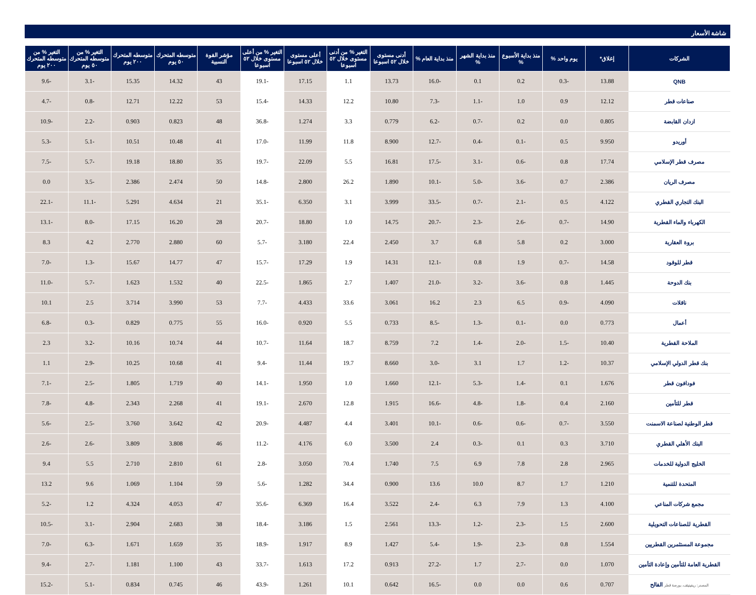شاشة الأسعار
| الشركات | إغلاق* | يوم واحد % | منذ بداية الأسبوع % | منذ بداية الشهر % | منذ بداية العام % | أدنى مستوى خلال ٥٢ اسبوعا | التغير % من أدنى مستوى خلال ٥٢ اسبوعا | أعلى مستوى خلال ٥٢ اسبوعا | التغير % من أعلى مستوى خلال ٥٢ اسبوعا | مؤشر القوة النسبية | متوسطه المتحرك ٥٠ يوم | متوسطه المتحرك ٢٠٠ يوم | التغير % من متوسطه المتحرك ٥٠ يوم | التغير % من متوسطه المتحرك ٢٠٠ يوم |
| --- | --- | --- | --- | --- | --- | --- | --- | --- | --- | --- | --- | --- | --- | --- |
| QNB | 13.88 | -0.3 | 0.2 | 0.1 | -16.0 | 13.73 | 1.1 | 17.15 | -19.1 | 43 | 14.32 | 15.35 | -3.1 | -9.6 |
| صناعات قطر | 12.12 | 0.9 | 1.0 | -1.1 | -7.3 | 10.80 | 12.2 | 14.33 | -15.4 | 53 | 12.22 | 12.71 | -0.8 | -4.7 |
| ازدان القابضة | 0.805 | 0.0 | 0.2 | -0.7 | -6.2 | 0.779 | 3.3 | 1.274 | -36.8 | 48 | 0.823 | 0.903 | -2.2 | -10.9 |
| أوريدو | 9.950 | 0.5 | -0.1 | -0.4 | -12.7 | 8.900 | 11.8 | 11.99 | -17.0 | 41 | 10.48 | 10.51 | -5.1 | -5.3 |
| مصرف قطر الإسلامي | 17.74 | 0.8 | -0.6 | -3.1 | -17.5 | 16.81 | 5.5 | 22.09 | -19.7 | 35 | 18.80 | 19.18 | -5.7 | -7.5 |
| مصرف الريان | 2.386 | 0.7 | -3.6 | -5.0 | -10.1 | 1.890 | 26.2 | 2.800 | -14.8 | 50 | 2.474 | 2.386 | -3.5 | 0.0 |
| البنك التجاري القطري | 4.122 | 0.5 | -2.1 | -0.7 | -33.5 | 3.999 | 3.1 | 6.350 | -35.1 | 21 | 4.634 | 5.291 | -11.1 | -22.1 |
| الكهرباء والماء القطرية | 14.90 | -0.7 | -2.6 | -2.3 | -20.7 | 14.75 | 1.0 | 18.80 | -20.7 | 28 | 16.20 | 17.15 | -8.0 | -13.1 |
| بروة العقارية | 3.000 | 0.2 | 5.8 | 6.8 | 3.7 | 2.450 | 22.4 | 3.180 | -5.7 | 60 | 2.880 | 2.770 | 4.2 | 8.3 |
| قطر للوقود | 14.58 | -0.7 | 1.9 | 0.8 | -12.1 | 14.31 | 1.9 | 17.29 | -15.7 | 47 | 14.77 | 15.67 | -1.3 | -7.0 |
| بنك الدوحة | 1.445 | 0.8 | -3.6 | -3.2 | -21.0 | 1.407 | 2.7 | 1.865 | -22.5 | 40 | 1.532 | 1.623 | -5.7 | -11.0 |
| ناقلات | 4.090 | -0.9 | 6.5 | 2.3 | 16.2 | 3.061 | 33.6 | 4.433 | -7.7 | 53 | 3.990 | 3.714 | 2.5 | 10.1 |
| أعمال | 0.773 | 0.0 | -0.1 | -1.3 | -8.5 | 0.733 | 5.5 | 0.920 | -16.0 | 55 | 0.775 | 0.829 | -0.3 | -6.8 |
| الملاحة القطرية | 10.40 | -1.5 | -2.0 | -1.4 | 7.2 | 8.759 | 18.7 | 11.64 | -10.7 | 44 | 10.74 | 10.16 | -3.2 | 2.3 |
| بنك قطر الدولي الإسلامي | 10.37 | -1.2 | 1.7 | 3.1 | -3.0 | 8.660 | 19.7 | 11.44 | -9.4 | 41 | 10.68 | 10.25 | -2.9 | 1.1 |
| فودافون قطر | 1.676 | 0.1 | -1.4 | -5.3 | -12.1 | 1.660 | 1.0 | 1.950 | -14.1 | 40 | 1.719 | 1.805 | -2.5 | -7.1 |
| قطر للتأمين | 2.160 | 0.4 | -1.8 | -4.8 | -16.6 | 1.915 | 12.8 | 2.670 | -19.1 | 41 | 2.268 | 2.343 | -4.8 | -7.8 |
| قطر الوطنية لصناعة الاسمنت | 3.550 | -0.7 | -0.6 | -0.6 | -10.1 | 3.401 | 4.4 | 4.487 | -20.9 | 42 | 3.642 | 3.760 | -2.5 | -5.6 |
| البنك الأهلي القطري | 3.710 | 0.3 | 0.1 | -0.3 | 2.4 | 3.500 | 6.0 | 4.176 | -11.2 | 46 | 3.808 | 3.809 | -2.6 | -2.6 |
| الخليج الدولية للخدمات | 2.965 | 2.8 | 7.8 | 6.9 | 7.5 | 1.740 | 70.4 | 3.050 | -2.8 | 61 | 2.810 | 2.710 | 5.5 | 9.4 |
| المتحدة للتنمية | 1.210 | 1.7 | 8.7 | 10.0 | 13.6 | 0.900 | 34.4 | 1.282 | -5.6 | 59 | 1.104 | 1.069 | 9.6 | 13.2 |
| مجمع شركات المناعي | 4.100 | 1.3 | 7.9 | 6.3 | -2.4 | 3.522 | 16.4 | 6.369 | -35.6 | 47 | 4.053 | 4.324 | 1.2 | -5.2 |
| القطرية للصناعات التحويلية | 2.600 | 1.5 | -2.3 | -1.2 | -13.3 | 2.561 | 1.5 | 3.186 | -18.4 | 38 | 2.683 | 2.904 | -3.1 | -10.5 |
| مجموعة المستثمرين القطريين | 1.554 | 0.8 | -2.3 | -1.9 | -5.4 | 1.427 | 8.9 | 1.917 | -18.9 | 35 | 1.659 | 1.671 | -6.3 | -7.0 |
| القطرية العامة للتأمين وإعادة التأمين | 1.070 | 0.0 | -2.7 | 1.7 | -27.2 | 0.913 | 17.2 | 1.613 | -33.7 | 43 | 1.100 | 1.181 | -2.7 | -9.4 |
| المصدر: ريفينيتف، بورصة قطر الفالح | 0.707 | 0.6 | 0.0 | 0.0 | -16.5 | 0.642 | 10.1 | 1.261 | -43.9 | 46 | 0.745 | 0.834 | -5.1 | -15.2 |